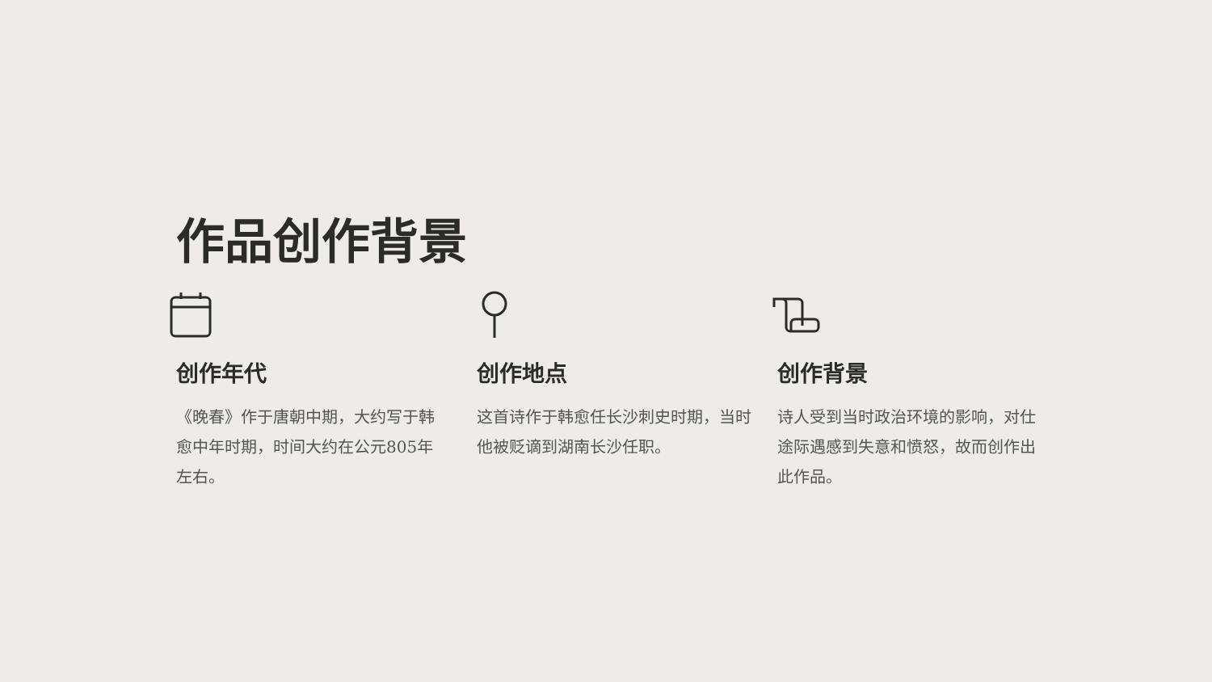作品创作背景
创作年代
《晚春》作于唐朝中期，大约写于韩愈中年时期，时间大约在公元805年左右。
创作地点
这首诗作于韩愈任长沙刺史时期，当时他被贬谪到湖南长沙任职。
创作背景
诗人受到当时政治环境的影响，对仕途际遇感到失意和愤怒，故而创作出此作品。